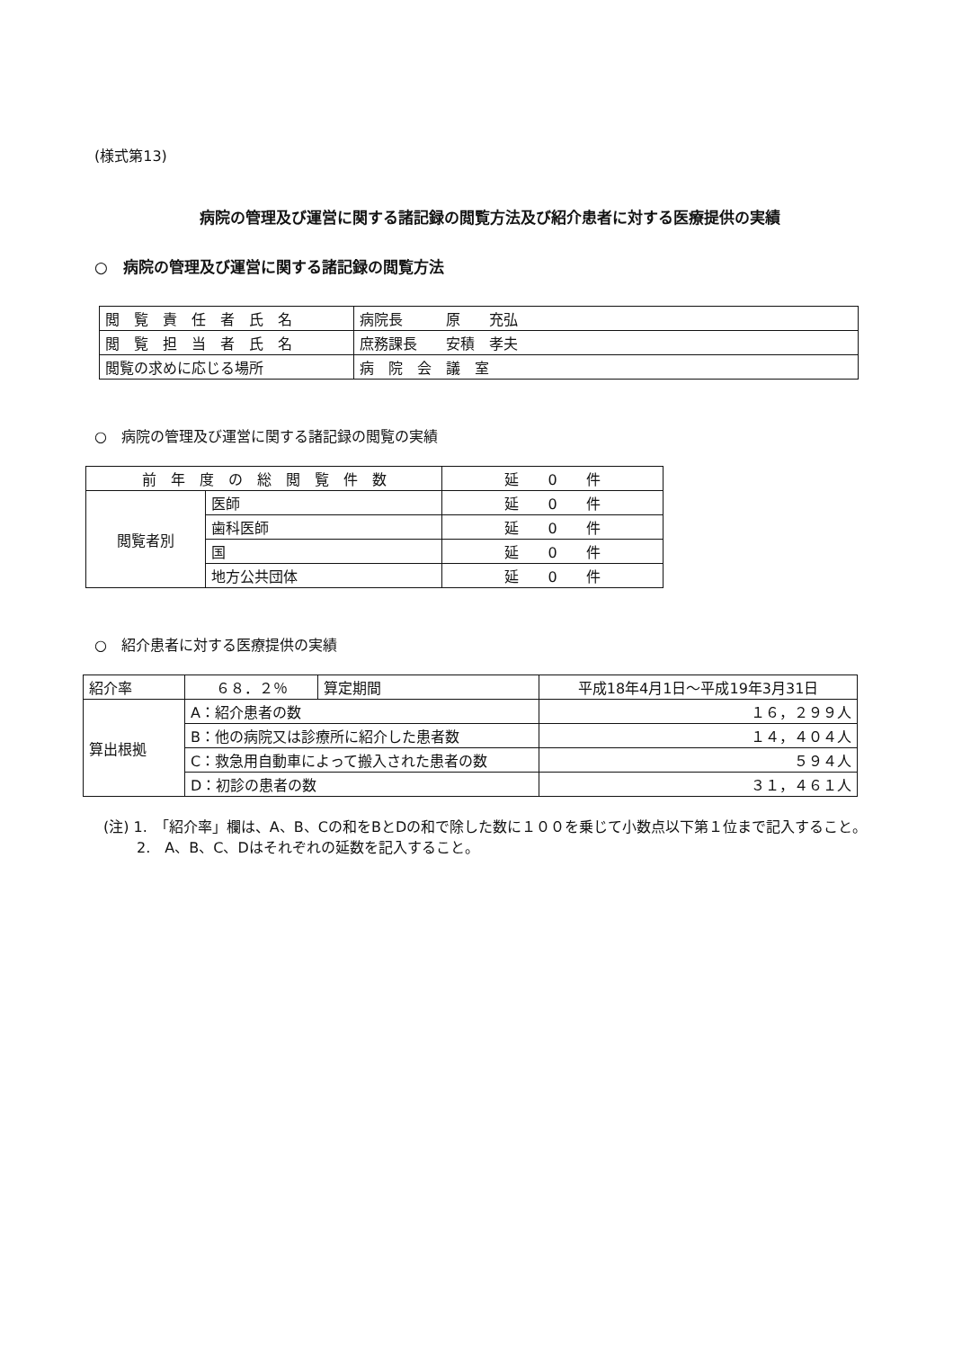(様式第13)
病院の管理及び運営に関する諸記録の閲覧方法及び紹介患者に対する医療提供の実績
○　病院の管理及び運営に関する諸記録の閲覧方法
| 閲 覧 責 任 者 氏 名 | 病院長 原 充弘 |
| 閲 覧 担 当 者 氏 名 | 庶務課長 安積 孝夫 |
| 閲覧の求めに応じる場所 | 病 院 会 議 室 |
○　病院の管理及び運営に関する諸記録の閲覧の実績
| 前 年 度 の 総 閲 覧 件 数 | | 延 0 件 |
| 閲覧者別 | 医師 | 延 0 件 |
| | 歯科医師 | 延 0 件 |
| | 国 | 延 0 件 |
| | 地方公共団体 | 延 0 件 |
○　紹介患者に対する医療提供の実績
| 紹介率 | ６８．２％ | 算定期間 | 平成18年4月1日～平成19年3月31日 |
| 算出根拠 | A：紹介患者の数 | | １６，２９９人 |
| | B：他の病院又は診療所に紹介した患者数 | | １４，４０４人 |
| | C：救急用自動車によって搬入された患者の数 | | ５９４人 |
| | D：初診の患者の数 | | ３１，４６１人 |
(注) 1.　「紹介率」欄は、A、B、Cの和をBとDの和で除した数に１００を乗じて小数点以下第１位まで記入すること。
　　 2.　A、B、C、Dはそれぞれの延数を記入すること。